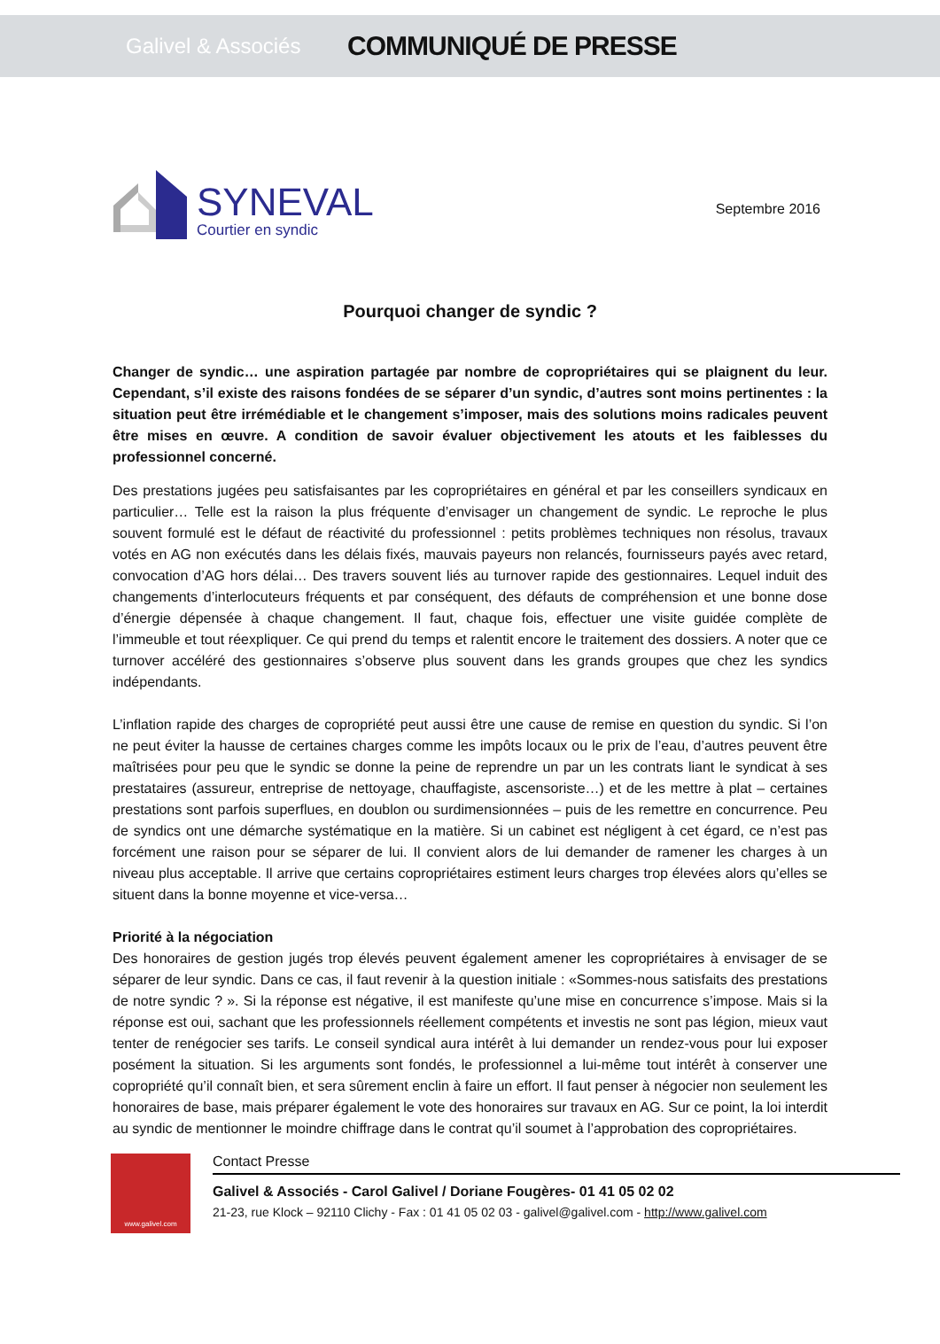Galivel & Associés
COMMUNIQUÉ DE PRESSE
SYNEVAL
Courtier en syndic
Septembre 2016
Pourquoi changer de syndic ?
Changer de syndic… une aspiration partagée par nombre de copropriétaires qui se plaignent du leur. Cependant, s’il existe des raisons fondées de se séparer d’un syndic, d’autres sont moins pertinentes : la situation peut être irrémédiable et le changement s’imposer, mais des solutions moins radicales peuvent être mises en œuvre. A condition de savoir évaluer objectivement les atouts et les faiblesses du professionnel concerné.
Des prestations jugées peu satisfaisantes par les copropriétaires en général et par les conseillers syndicaux en particulier… Telle est la raison la plus fréquente d’envisager un changement de syndic. Le reproche le plus souvent formulé est le défaut de réactivité du professionnel : petits problèmes techniques non résolus, travaux votés en AG non exécutés dans les délais fixés, mauvais payeurs non relancés, fournisseurs payés avec retard, convocation d’AG hors délai… Des travers souvent liés au turnover rapide des gestionnaires. Lequel induit des changements d’interlocuteurs fréquents et par conséquent, des défauts de compréhension et une bonne dose d’énergie dépensée à chaque changement. Il faut, chaque fois, effectuer une visite guidée complète de l’immeuble et tout réexpliquer. Ce qui prend du temps et ralentit encore le traitement des dossiers. A noter que ce turnover accéléré des gestionnaires s’observe plus souvent dans les grands groupes que chez les syndics indépendants.
L’inflation rapide des charges de copropriété peut aussi être une cause de remise en question du syndic. Si l’on ne peut éviter la hausse de certaines charges comme les impôts locaux ou le prix de l’eau, d’autres peuvent être maîtrisées pour peu que le syndic se donne la peine de reprendre un par un les contrats liant le syndicat à ses prestataires (assureur, entreprise de nettoyage, chauffagiste, ascensoriste…) et de les mettre à plat – certaines prestations sont parfois superflues, en doublon ou surdimensionnées – puis de les remettre en concurrence. Peu de syndics ont une démarche systématique en la matière. Si un cabinet est négligent à cet égard, ce n’est pas forcément une raison pour se séparer de lui. Il convient alors de lui demander de ramener les charges à un niveau plus acceptable. Il arrive que certains copropriétaires estiment leurs charges trop élevées alors qu’elles se situent dans la bonne moyenne et vice-versa…
Priorité à la négociation
Des honoraires de gestion jugés trop élevés peuvent également amener les copropriétaires à envisager de se séparer de leur syndic. Dans ce cas, il faut revenir à la question initiale : «Sommes-nous satisfaits des prestations de notre syndic ? ». Si la réponse est négative, il est manifeste qu’une mise en concurrence s’impose. Mais si la réponse est oui, sachant que les professionnels réellement compétents et investis ne sont pas légion, mieux vaut tenter de renégocier ses tarifs. Le conseil syndical aura intérêt à lui demander un rendez-vous pour lui exposer posément la situation. Si les arguments sont fondés, le professionnel a lui-même tout intérêt à conserver une copropriété qu’il connaît bien, et sera sûrement enclin à faire un effort. Il faut penser à négocier non seulement les honoraires de base, mais préparer également le vote des honoraires sur travaux en AG. Sur ce point, la loi interdit au syndic de mentionner le moindre chiffrage dans le contrat qu’il soumet à l’approbation des copropriétaires.
www.galivel.com
Contact Presse
Galivel & Associés - Carol Galivel / Doriane Fougères- 01 41 05 02 02
21-23, rue Klock – 92110 Clichy - Fax : 01 41 05 02 03 - galivel@galivel.com - http://www.galivel.com